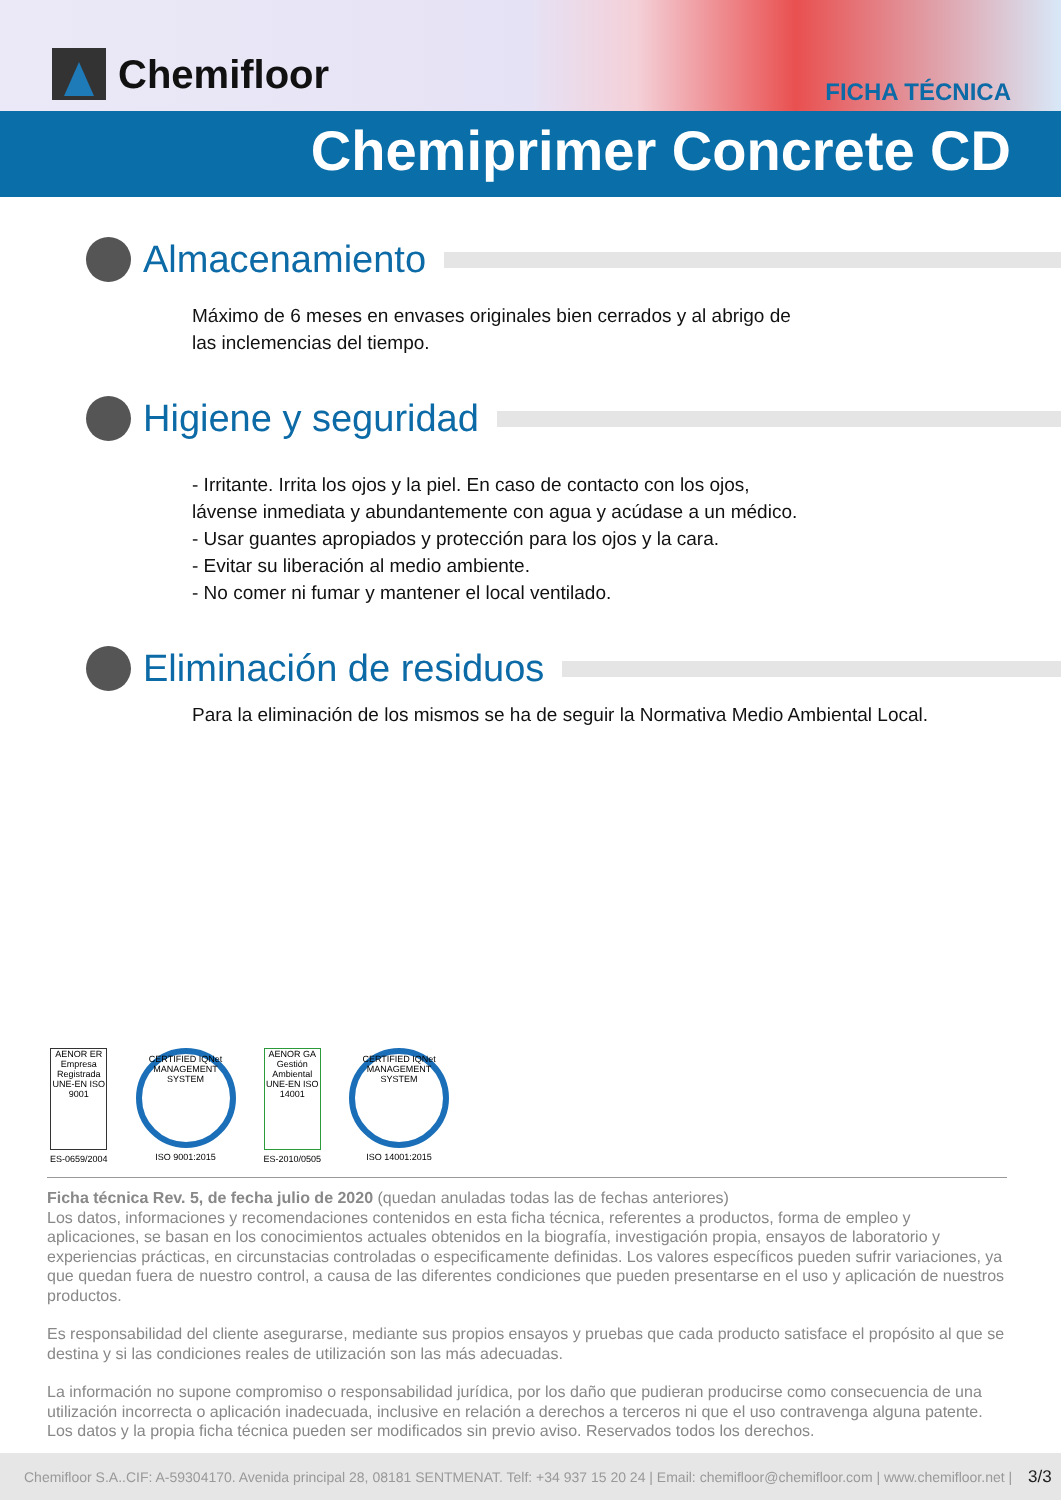Chemifloor FICHA TÉCNICA
Chemiprimer Concrete CD
Almacenamiento
Máximo de 6 meses en envases originales bien cerrados y al abrigo de
las inclemencias del tiempo.
Higiene y seguridad
- Irritante. Irrita los ojos y la piel. En caso de contacto con los ojos,
lávense inmediata y abundantemente con agua y acúdase a un médico.
- Usar guantes apropiados y protección para los ojos y la cara.
- Evitar su liberación al medio ambiente.
- No comer ni fumar y mantener el local ventilado.
Eliminación de residuos
Para la eliminación de los mismos se ha de seguir la Normativa Medio Ambiental Local.
AENOR ER Empresa Registrada UNE-EN ISO 9001
ES-0659/2004
CERTIFIED IQNet MANAGEMENT SYSTEM
ISO 9001:2015
AENOR GA Gestión Ambiental UNE-EN ISO 14001
ES-2010/0505
CERTIFIED IQNet MANAGEMENT SYSTEM
ISO 14001:2015
Ficha técnica Rev. 5, de fecha julio de 2020 (quedan anuladas todas las de fechas anteriores)
Los datos, informaciones y recomendaciones contenidos en esta ficha técnica, referentes a productos, forma de empleo y aplicaciones, se basan en los conocimientos actuales obtenidos en la biografía, investigación propia, ensayos de laboratorio y experiencias prácticas, en circunstacias controladas o especificamente definidas. Los valores específicos pueden sufrir variaciones, ya que quedan fuera de nuestro control, a causa de las diferentes condiciones que pueden presentarse en el uso y aplicación de nuestros productos.
Es responsabilidad del cliente asegurarse, mediante sus propios ensayos y pruebas que cada producto satisface el propósito al que se destina y si las condiciones reales de utilización son las más adecuadas.
La información no supone compromiso o responsabilidad jurídica, por los daño que pudieran producirse como consecuencia de una utilización incorrecta o aplicación inadecuada, inclusive en relación a derechos a terceros ni que el uso contravenga alguna patente. Los datos y la propia ficha técnica pueden ser modificados sin previo aviso. Reservados todos los derechos.
Chemifloor S.A..CIF: A-59304170. Avenida principal 28, 08181 SENTMENAT. Telf: +34 937 15 20 24 | Email: chemifloor@chemifloor.com | www.chemifloor.net | 3/3